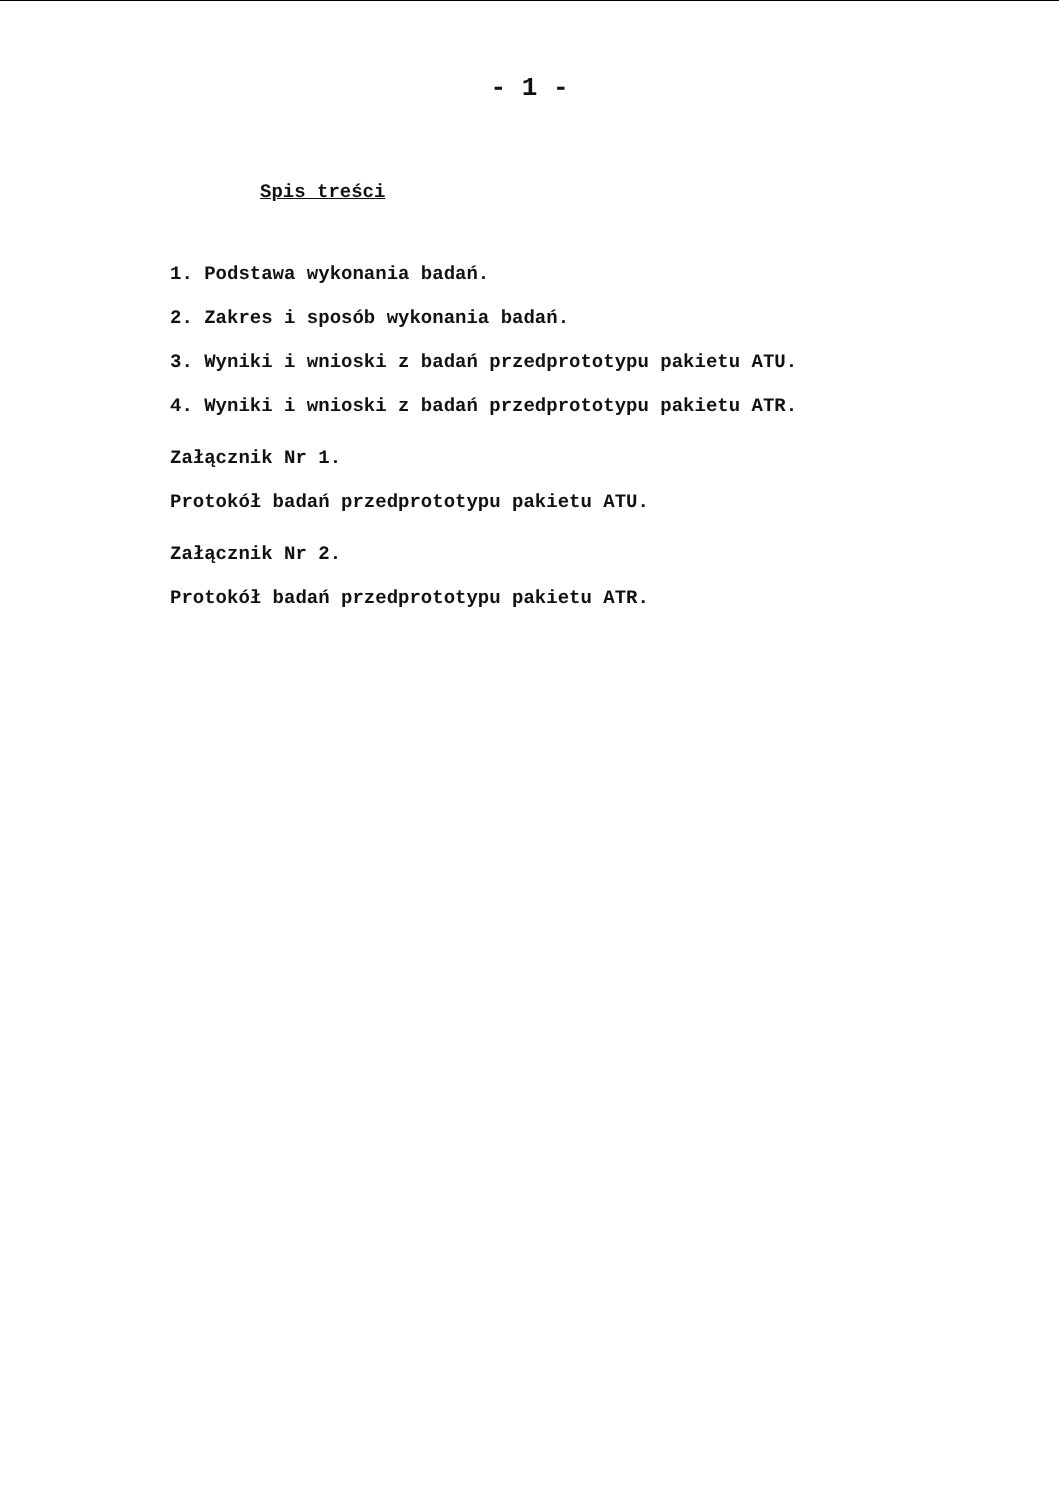- 1 -
Spis treści
1. Podstawa wykonania badań.
2. Zakres i sposób wykonania badań.
3. Wyniki i wnioski z badań przedprototypu pakietu ATU.
4. Wyniki i wnioski z badań przedprototypu pakietu ATR.
Załącznik Nr 1.
Protokół badań przedprototypu pakietu ATU.
Załącznik Nr 2.
Protokół badań przedprototypu pakietu ATR.